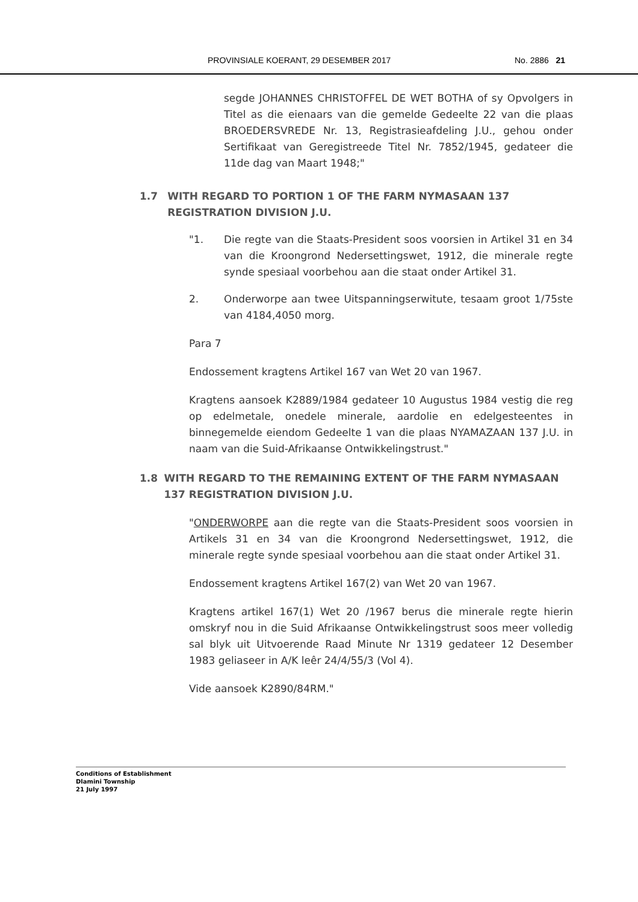PROVINSIALE KOERANT, 29 DESEMBER 2017 No. 2886 21
segde JOHANNES CHRISTOFFEL DE WET BOTHA of sy Opvolgers in Titel as die eienaars van die gemelde Gedeelte 22 van die plaas BROEDERSVREDE Nr. 13, Registrasieafdeling J.U., gehou onder Sertifikaat van Geregistreede Titel Nr. 7852/1945, gedateer die 11de dag van Maart 1948;"
1.7 WITH REGARD TO PORTION 1 OF THE FARM NYMASAAN 137 REGISTRATION DIVISION J.U.
"1. Die regte van die Staats-President soos voorsien in Artikel 31 en 34 van die Kroongrond Nedersettingswet, 1912, die minerale regte synde spesiaal voorbehou aan die staat onder Artikel 31.
2. Onderworpe aan twee Uitspanningserwitute, tesaam groot 1/75ste van 4184,4050 morg.
Para 7
Endossement kragtens Artikel 167 van Wet 20 van 1967.
Kragtens aansoek K2889/1984 gedateer 10 Augustus 1984 vestig die reg op edelmetale, onedele minerale, aardolie en edelgesteentes in binnegemelde eiendom Gedeelte 1 van die plaas NYAMAZAAN 137 J.U. in naam van die Suid-Afrikaanse Ontwikkelingstrust."
1.8 WITH REGARD TO THE REMAINING EXTENT OF THE FARM NYMASAAN 137 REGISTRATION DIVISION J.U.
"ONDERWORPE aan die regte van die Staats-President soos voorsien in Artikels 31 en 34 van die Kroongrond Nedersettingswet, 1912, die minerale regte synde spesiaal voorbehou aan die staat onder Artikel 31.
Endossement kragtens Artikel 167(2) van Wet 20 van 1967.
Kragtens artikel 167(1) Wet 20 /1967 berus die minerale regte hierin omskryf nou in die Suid Afrikaanse Ontwikkelingstrust soos meer volledig sal blyk uit Uitvoerende Raad Minute Nr 1319 gedateer 12 Desember 1983 geliaseer in A/K leêr 24/4/55/3 (Vol 4).
Vide aansoek K2890/84RM."
Conditions of Establishment
Dlamini Township
21 July 1997